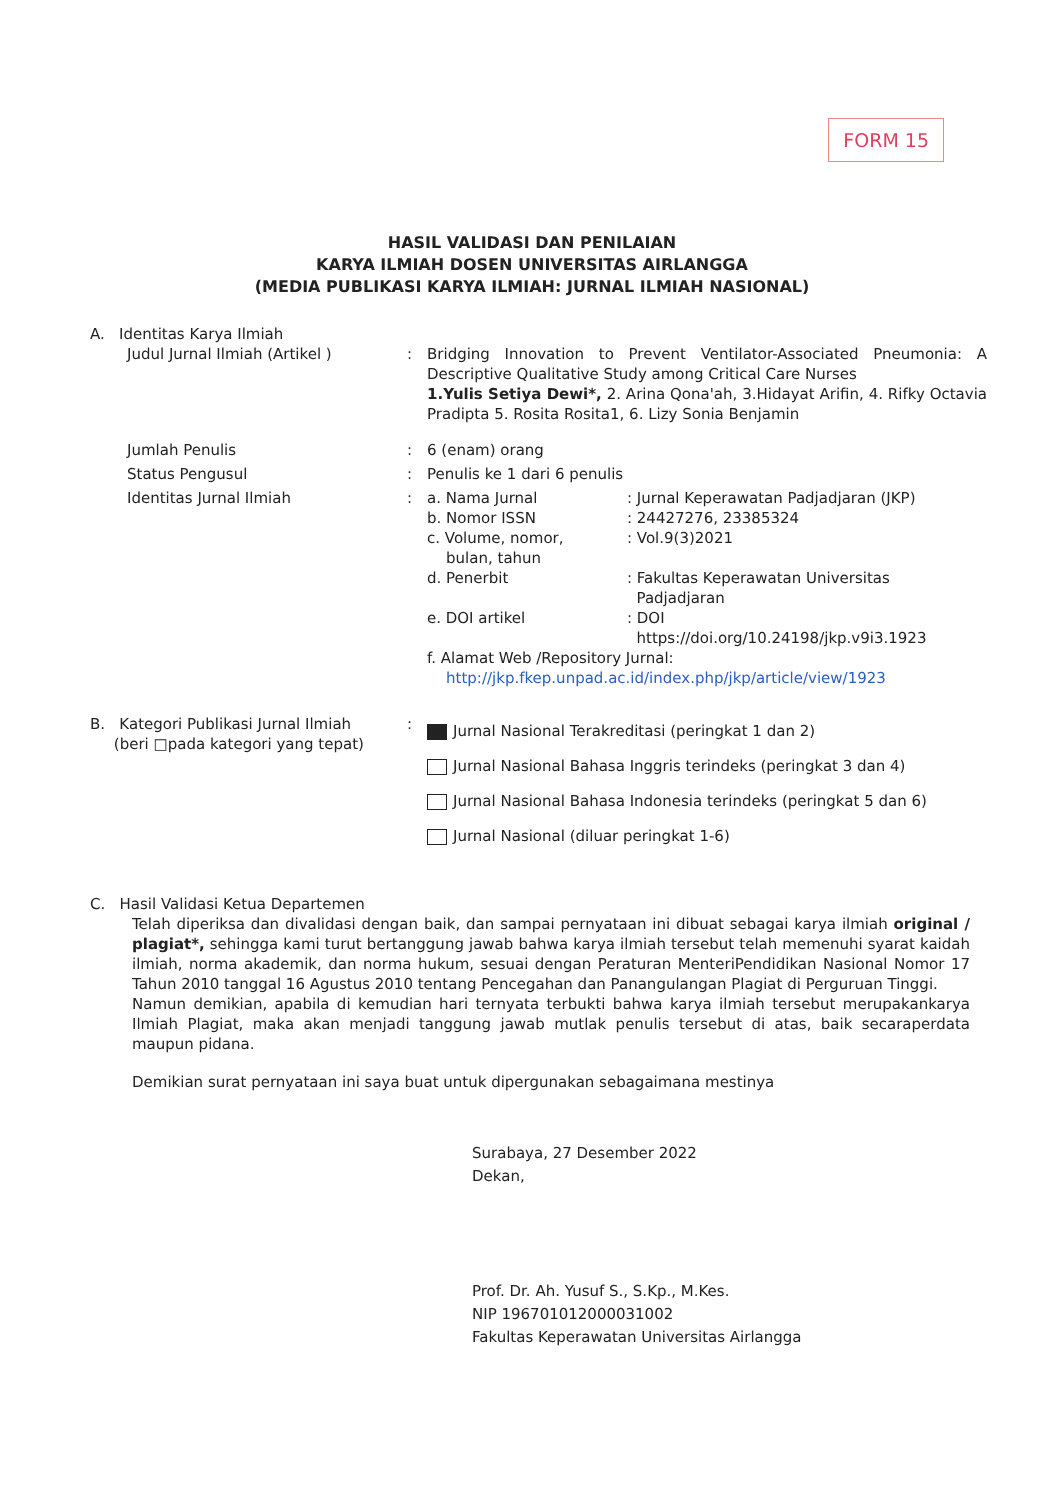FORM 15
HASIL VALIDASI DAN PENILAIAN
KARYA ILMIAH DOSEN UNIVERSITAS AIRLANGGA
(MEDIA PUBLIKASI KARYA ILMIAH: JURNAL ILMIAH NASIONAL)
A. Identitas Karya Ilmiah
Judul Jurnal Ilmiah (Artikel ) : Bridging Innovation to Prevent Ventilator-Associated Pneumonia: A Descriptive Qualitative Study among Critical Care Nurses
1.Yulis Setiya Dewi*, 2. Arina Qona'ah, 3.Hidayat Arifin, 4. Rifky Octavia Pradipta 5. Rosita Rosita1, 6. Lizy Sonia Benjamin
Jumlah Penulis : 6 (enam) orang
Status Pengusul : Penulis ke 1 dari 6 penulis
Identitas Jurnal Ilmiah : a. Nama Jurnal : Jurnal Keperawatan Padjadjaran (JKP)
b. Nomor ISSN : 24427276, 23385324
c. Volume, nomor,
bulan, tahun
: Vol.9(3)2021
d. Penerbit : Fakultas Keperawatan Universitas
Padjadjaran
e. DOI artikel : DOI
https://doi.org/10.24198/jkp.v9i3.1923
f. Alamat Web /Repository Jurnal:
http://jkp.fkep.unpad.ac.id/index.php/jkp/article/view/1923
B. Kategori Publikasi Jurnal Ilmiah
(beri □pada kategori yang tepat)
:
Jurnal Nasional Terakreditasi (peringkat 1 dan 2)
Jurnal Nasional Bahasa Inggris terindeks (peringkat 3 dan 4)
Jurnal Nasional Bahasa Indonesia terindeks (peringkat 5 dan 6)
Jurnal Nasional (diluar peringkat 1-6)
C. Hasil Validasi Ketua Departemen
Telah diperiksa dan divalidasi dengan baik, dan sampai pernyataan ini dibuat sebagai karya ilmiah original / plagiat*, sehingga kami turut bertanggung jawab bahwa karya ilmiah tersebut telah memenuhi syarat kaidah ilmiah, norma akademik, dan norma hukum, sesuai dengan Peraturan MenteriPendidikan Nasional Nomor 17 Tahun 2010 tanggal 16 Agustus 2010 tentang Pencegahan dan Panangulangan Plagiat di Perguruan Tinggi.
Namun demikian, apabila di kemudian hari ternyata terbukti bahwa karya ilmiah tersebut merupakankarya Ilmiah Plagiat, maka akan menjadi tanggung jawab mutlak penulis tersebut di atas, baik secaraperdata maupun pidana.
Demikian surat pernyataan ini saya buat untuk dipergunakan sebagaimana mestinya
Surabaya, 27 Desember 2022
Dekan,
Prof. Dr. Ah. Yusuf S., S.Kp., M.Kes.
NIP 196701012000031002
Fakultas Keperawatan Universitas Airlangga